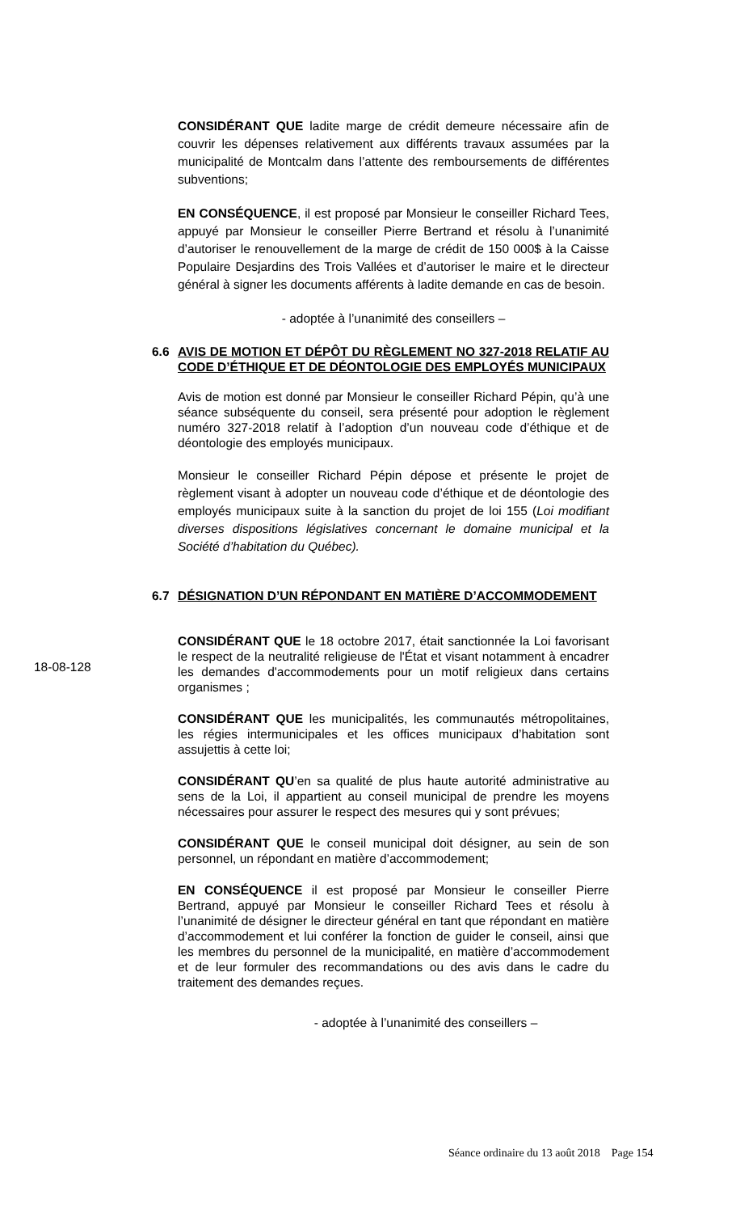CONSIDÉRANT QUE ladite marge de crédit demeure nécessaire afin de couvrir les dépenses relativement aux différents travaux assumées par la municipalité de Montcalm dans l’attente des remboursements de différentes subventions;
EN CONSÉQUENCE, il est proposé par Monsieur le conseiller Richard Tees, appuyé par Monsieur le conseiller Pierre Bertrand et résolu à l’unanimité d’autoriser le renouvellement de la marge de crédit de 150 000$ à la Caisse Populaire Desjardins des Trois Vallées et d’autoriser le maire et le directeur général à signer les documents afférents à ladite demande en cas de besoin.
- adoptée à l’unanimité des conseillers –
6.6 AVIS DE MOTION ET DÉPÔT DU RÈGLEMENT NO 327-2018 RELATIF AU CODE D’ÉTHIQUE ET DE DÉONTOLOGIE DES EMPLOYÉS MUNICIPAUX
Avis de motion est donné par Monsieur le conseiller Richard Pépin, qu’à une séance subséquente du conseil, sera présenté pour adoption le règlement numéro 327-2018 relatif à l’adoption d’un nouveau code d’éthique et de déontologie des employés municipaux.
Monsieur le conseiller Richard Pépin dépose et présente le projet de règlement visant à adopter un nouveau code d’éthique et de déontologie des employés municipaux suite à la sanction du projet de loi 155 (Loi modifiant diverses dispositions législatives concernant le domaine municipal et la Société d’habitation du Québec).
6.7 DÉSIGNATION D’UN RÉPONDANT EN MATIÈRE D’ACCOMMODEMENT
CONSIDÉRANT QUE le 18 octobre 2017, était sanctionnée la Loi favorisant le respect de la neutralité religieuse de l'État et visant notamment à encadrer les demandes d'accommodements pour un motif religieux dans certains organismes ;
CONSIDÉRANT QUE les municipalités, les communautés métropolitaines, les régies intermunicipales et les offices municipaux d’habitation sont assujettis à cette loi;
CONSIDÉRANT QU’en sa qualité de plus haute autorité administrative au sens de la Loi, il appartient au conseil municipal de prendre les moyens nécessaires pour assurer le respect des mesures qui y sont prévues;
CONSIDÉRANT QUE le conseil municipal doit désigner, au sein de son personnel, un répondant en matière d’accommodement;
EN CONSÉQUENCE il est proposé par Monsieur le conseiller Pierre Bertrand, appuyé par Monsieur le conseiller Richard Tees et résolu à l’unanimité de désigner le directeur général en tant que répondant en matière d’accommodement et lui conférer la fonction de guider le conseil, ainsi que les membres du personnel de la municipalité, en matière d’accommodement et de leur formuler des recommandations ou des avis dans le cadre du traitement des demandes reçues.
- adoptée à l’unanimité des conseillers –
18-08-128
Séance ordinaire du 13 août 2018 Page 154